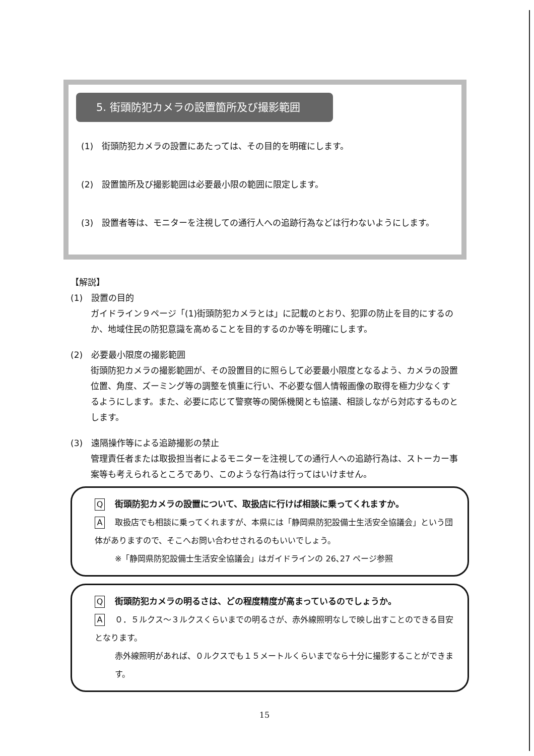5. 街頭防犯カメラの設置箇所及び撮影範囲
(1)　街頭防犯カメラの設置にあたっては、その目的を明確にします。
(2)　設置箇所及び撮影範囲は必要最小限の範囲に限定します。
(3)　設置者等は、モニターを注視しての通行人への追跡行為などは行わないようにします。
【解説】
(1)　設置の目的
ガイドライン９ページ「(1)街頭防犯カメラとは」に記載のとおり、犯罪の防止を目的にするのか、地域住民の防犯意識を高めることを目的するのか等を明確にします。
(2)　必要最小限度の撮影範囲
街頭防犯カメラの撮影範囲が、その設置目的に照らして必要最小限度となるよう、カメラの設置位置、角度、ズーミング等の調整を慎重に行い、不必要な個人情報画像の取得を極力少なくするようにします。また、必要に応じて警察等の関係機関とも協議、相談しながら対応するものとします。
(3)　遠隔操作等による追跡撮影の禁止
管理責任者または取扱担当者によるモニターを注視しての通行人への追跡行為は、ストーカー事案等も考えられるところであり、このような行為は行ってはいけません。
Q街頭防犯カメラの設置について、取扱店に行けば相談に乗ってくれますか。
A取扱店でも相談に乗ってくれますが、本県には「静岡県防犯設備士生活安全協議会」という団体がありますので、そこへお問い合わせされるのもいいでしょう。
※「静岡県防犯設備士生活安全協議会」はガイドラインの 26､27 ページ参照
Q街頭防犯カメラの明るさは、どの程度精度が高まっているのでしょうか。
A ０．５ルクス～３ルクスくらいまでの明るさが、赤外線照明なしで映し出すことのできる目安となります。
赤外線照明があれば、０ルクスでも１５メートルくらいまでなら十分に撮影することができます。
15